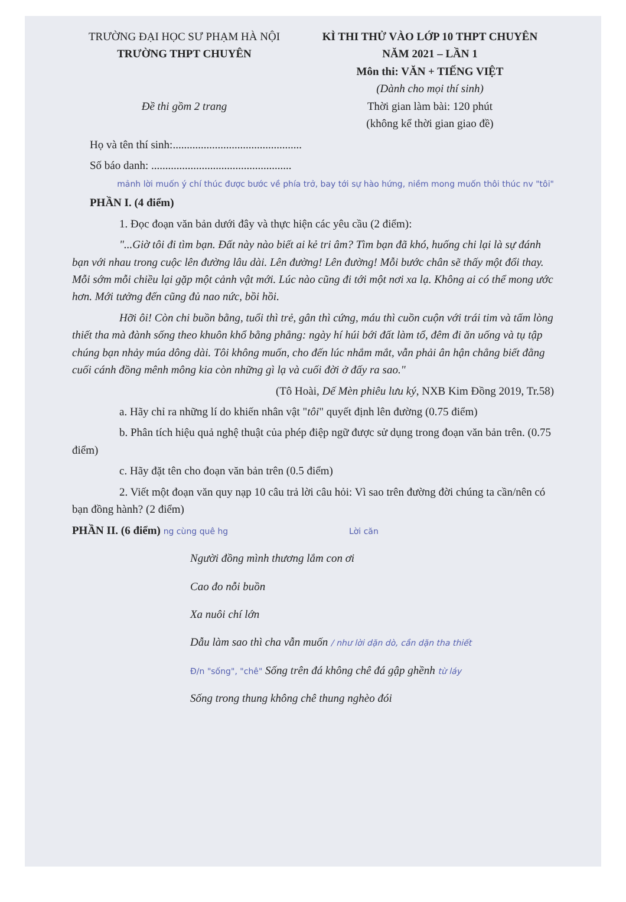TRƯỜNG ĐẠI HỌC SƯ PHẠM HÀ NỘI
TRƯỜNG THPT CHUYÊN
Đề thi gồm 2 trang
KÌ THI THỬ VÀO LỚP 10 THPT CHUYÊN
NĂM 2021 – LẦN 1
Môn thi: VĂN + TIẾNG VIỆT
(Dành cho mọi thí sinh)
Thời gian làm bài: 120 phút
(không kể thời gian giao đề)
Họ và tên thí sinh:..............................................
Số báo danh: ..................................................
mảnh lời muốn ý chí thúc được bước về phía trở, bay tới sự hào hứng, niềm mong muốn thôi thúc nv "tôi"
PHẦN I. (4 điểm)
1. Đọc đoạn văn bản dưới đây và thực hiện các yêu cầu (2 điểm):
"...Giờ tôi đi tìm bạn. Đất này nào biết ai kẻ tri âm? Tìm bạn đã khó, huống chi lại là sự đánh bạn với nhau trong cuộc lên đường lâu dài. Lên đường! Lên đường! Mỗi bước chân sẽ thấy một đổi thay. Mỗi sớm mỗi chiều lại gặp một cảnh vật mới. Lúc nào cũng đi tới một nơi xa lạ. Không ai có thể mong ước hơn. Mới tưởng đến cũng đủ nao nức, bồi hồi.
Hỡi ôi! Còn chi buồn bằng, tuổi thì trẻ, gân thì cứng, máu thì cuồn cuộn với trái tim và tấm lòng thiết tha mà đành sống theo khuôn khổ bằng phẳng: ngày hí húi bới đất làm tổ, đêm đi ăn uống và tụ tập chúng bạn nhảy múa dông dài. Tôi không muốn, cho đến lúc nhắm mắt, vẫn phải ân hận chẳng biết đằng cuối cánh đồng mênh mông kia còn những gì lạ và cuối đời ở đấy ra sao."
(Tô Hoài, Dế Mèn phiêu lưu ký, NXB Kim Đồng 2019, Tr.58)
a. Hãy chỉ ra những lí do khiến nhân vật "tôi" quyết định lên đường (0.75 điểm)
b. Phân tích hiệu quả nghệ thuật của phép điệp ngữ được sử dụng trong đoạn văn bản trên. (0.75 điểm)
c. Hãy đặt tên cho đoạn văn bản trên (0.5 điểm)
2. Viết một đoạn văn quy nạp 10 câu trả lời câu hỏi: Vì sao trên đường đời chúng ta cần/nên có bạn đồng hành? (2 điểm)
PHẦN II. (6 điểm) ng cùng quê hg Lời căn
Người đồng mình thương lắm con ơi
Cao đo nỗi buồn
Xa nuôi chí lớn
Dẫu làm sao thì cha vẫn muốn / như lời dặn dò, cần dặn tha thiết
Đ/n "sống", "chê" Sống trên đá không chê đá gập ghềnh từ láy
Sống trong thung không chê thung nghèo đói